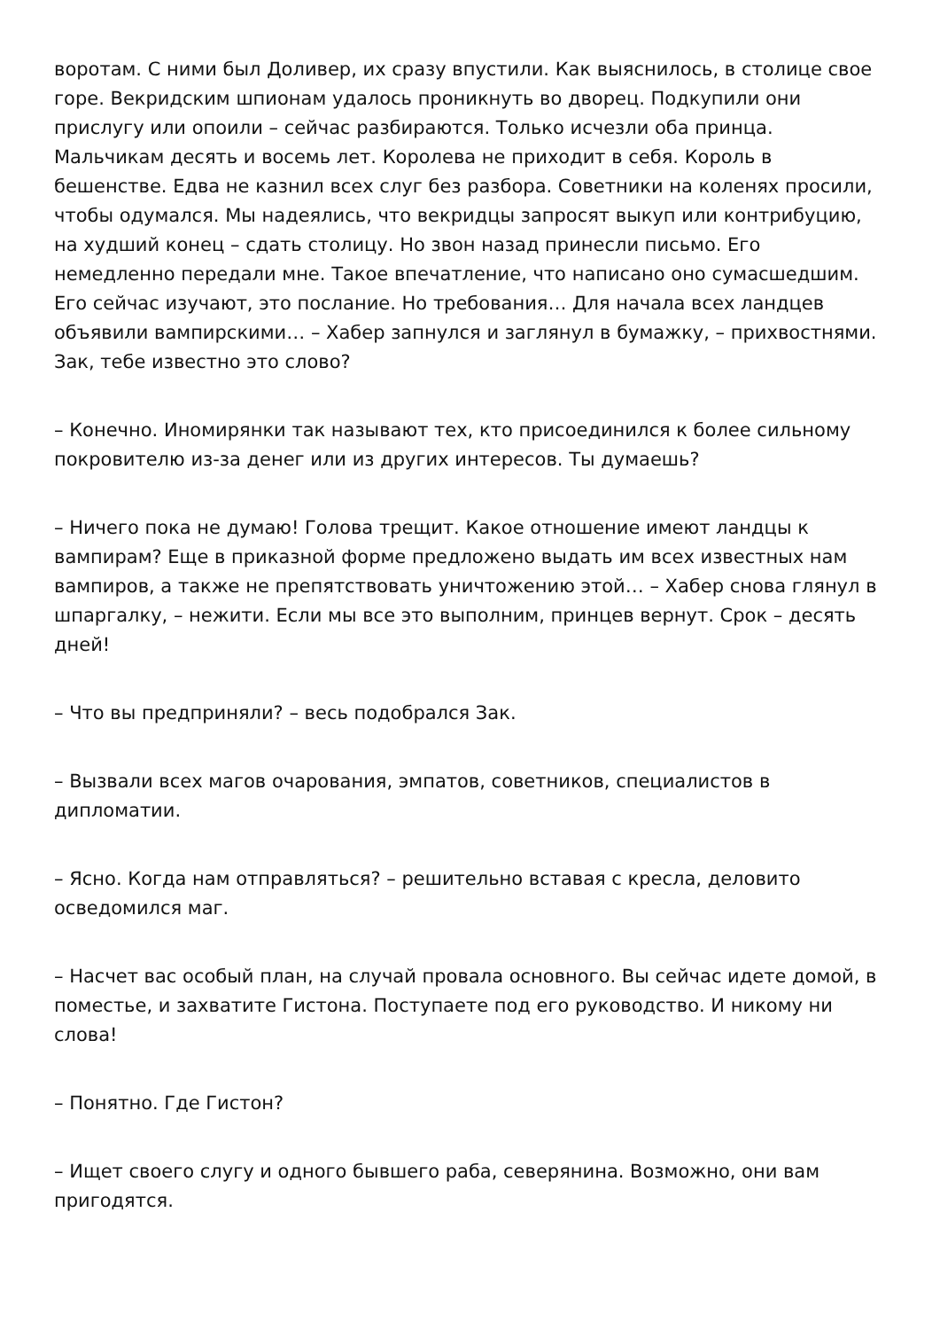воротам. С ними был Доливер, их сразу впустили. Как выяснилось, в столице свое горе. Векридским шпионам удалось проникнуть во дворец. Подкупили они прислугу или опоили – сейчас разбираются. Только исчезли оба принца. Мальчикам десять и восемь лет. Королева не приходит в себя. Король в бешенстве. Едва не казнил всех слуг без разбора. Советники на коленях просили, чтобы одумался. Мы надеялись, что векридцы запросят выкуп или контрибуцию, на худший конец – сдать столицу. Но звон назад принесли письмо. Его немедленно передали мне. Такое впечатление, что написано оно сумасшедшим. Его сейчас изучают, это послание. Но требования… Для начала всех ландцев объявили вампирскими… – Хабер запнулся и заглянул в бумажку, – прихвостнями. Зак, тебе известно это слово?
– Конечно. Иномирянки так называют тех, кто присоединился к более сильному покровителю из-за денег или из других интересов. Ты думаешь?
– Ничего пока не думаю! Голова трещит. Какое отношение имеют ландцы к вампирам? Еще в приказной форме предложено выдать им всех известных нам вампиров, а также не препятствовать уничтожению этой… – Хабер снова глянул в шпаргалку, – нежити. Если мы все это выполним, принцев вернут. Срок – десять дней!
– Что вы предприняли? – весь подобрался Зак.
– Вызвали всех магов очарования, эмпатов, советников, специалистов в дипломатии.
– Ясно. Когда нам отправляться? – решительно вставая с кресла, деловито осведомился маг.
– Насчет вас особый план, на случай провала основного. Вы сейчас идете домой, в поместье, и захватите Гистона. Поступаете под его руководство. И никому ни слова!
– Понятно. Где Гистон?
– Ищет своего слугу и одного бывшего раба, северянина. Возможно, они вам пригодятся.